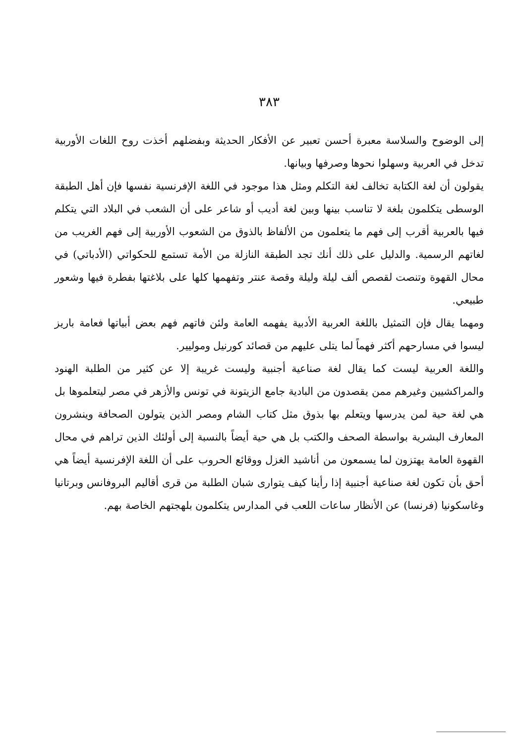٣٨٣
إلى الوضوح والسلاسة معبرة أحسن تعبير عن الأفكار الحديثة وبفضلهم أخذت روح اللغات الأوربية تدخل في العربية وسهلوا نحوها وصرفها وبيانها.
يقولون أن لغة الكتابة تخالف لغة التكلم ومثل هذا موجود في اللغة الإفرنسية نفسها فإن أهل الطبقة الوسطى يتكلمون بلغة لا تناسب بينها وبين لغة أديب أو شاعر على أن الشعب في البلاد التي يتكلم فيها بالعربية أقرب إلى فهم ما يتعلمون من الألفاظ بالذوق من الشعوب الأوربية إلى فهم الغريب من لغاتهم الرسمية. والدليل على ذلك أنك تجد الطبقة النازلة من الأمة تستمع للحكواتي (الأدباتي) في محال القهوة وتنصت لقصص ألف ليلة وليلة وقصة عنتر وتفهمها كلها على بلاغتها بفطرة فيها وشعور طبيعي.
ومهما يقال فإن التمثيل باللغة العربية الأدبية يفهمه العامة ولئن فاتهم فهم بعض أبياتها فعامة باريز ليسوا في مسارحهم أكثر فهماً لما يتلى عليهم من قصائد كورنيل وموليير.
واللغة العربية ليست كما يقال لغة صناعية أجنبية وليست غريبة إلا عن كثير من الطلبة الهنود والمراكشيين وغيرهم ممن يقصدون من البادية جامع الزيتونة في تونس والأزهر في مصر ليتعلموها بل هي لغة حية لمن يدرسها ويتعلم بها بذوق مثل كتاب الشام ومصر الذين يتولون الصحافة وينشرون المعارف البشرية بواسطة الصحف والكتب بل هي حية أيضاً بالنسبة إلى أولئك الذين تراهم في محال القهوة العامة يهتزون لما يسمعون من أناشيد الغزل ووقائع الحروب على أن اللغة الإفرنسية أيضاً هي أحق بأن تكون لغة صناعية أجنبية إذا رأينا كيف يتوارى شبان الطلبة من قرى أقاليم البروفانس وبرتانيا وغاسكونيا (فرنسا) عن الأنظار ساعات اللعب في المدارس يتكلمون بلهجتهم الخاصة بهم.